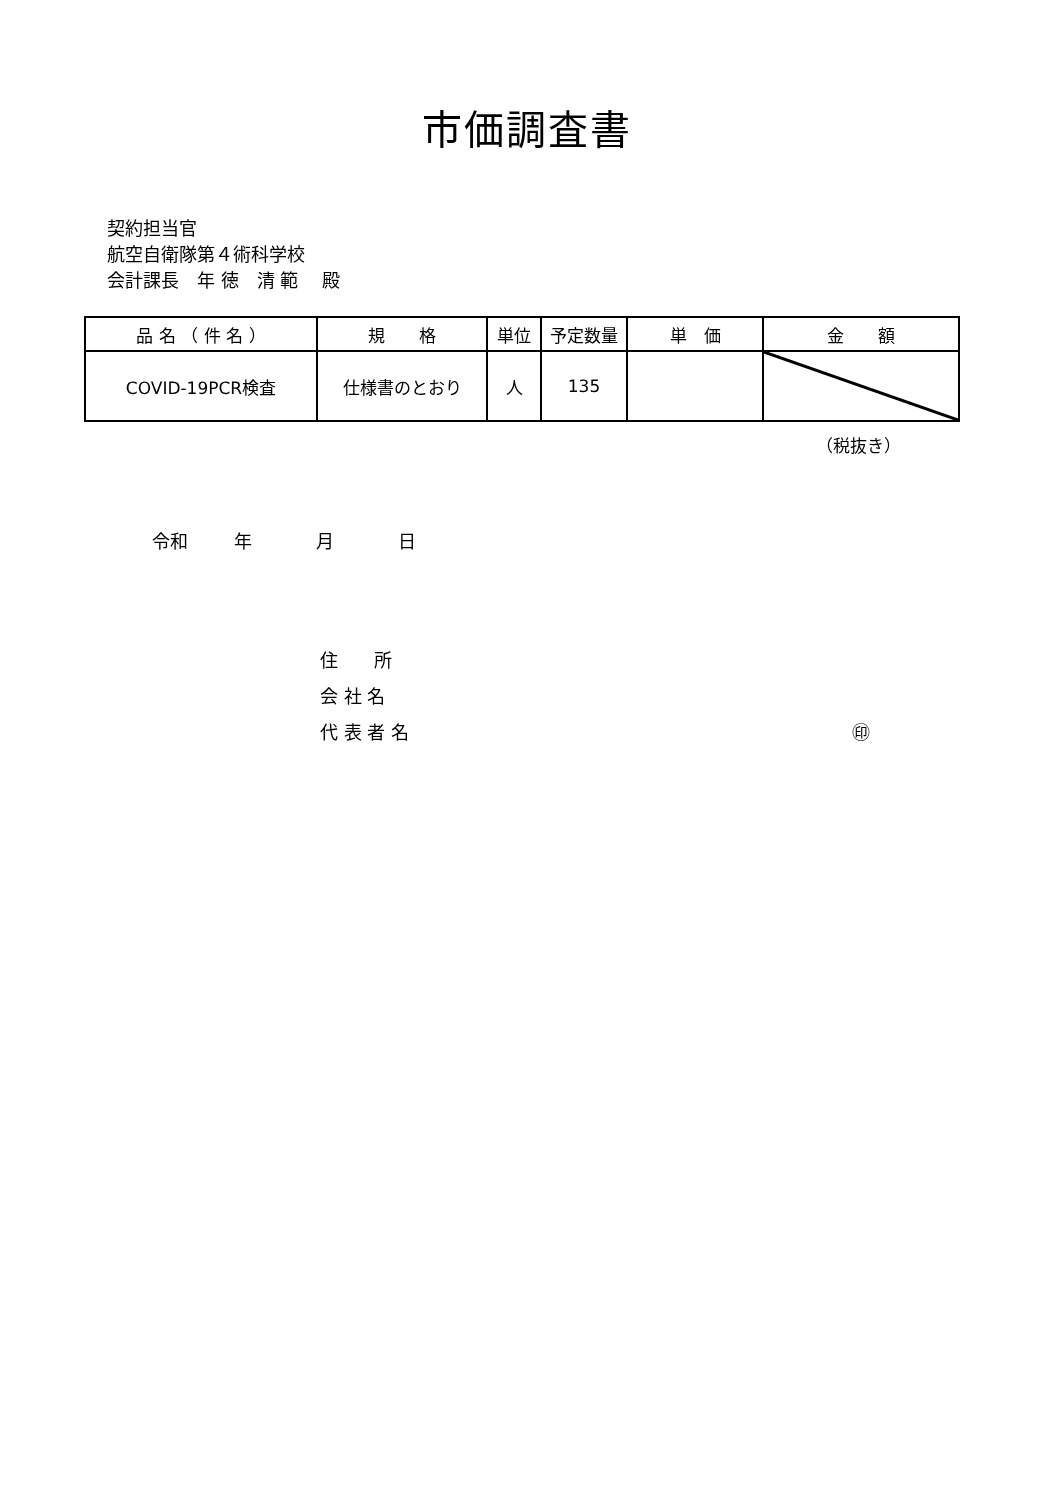市価調査書
契約担当官
航空自衛隊第４術科学校
会計課長　年 徳　清 範　 殿
| 品 名 （ 件 名 ） | 規 格 | 単位 | 予定数量 | 単 価 | 金 額 |
| --- | --- | --- | --- | --- | --- |
| COVID-19PCR検査 | 仕様書のとおり | 人 | 135 | | |
（税抜き）
令和 年 月 日
住　　所
会 社 名
代 表 者 名 ㊞